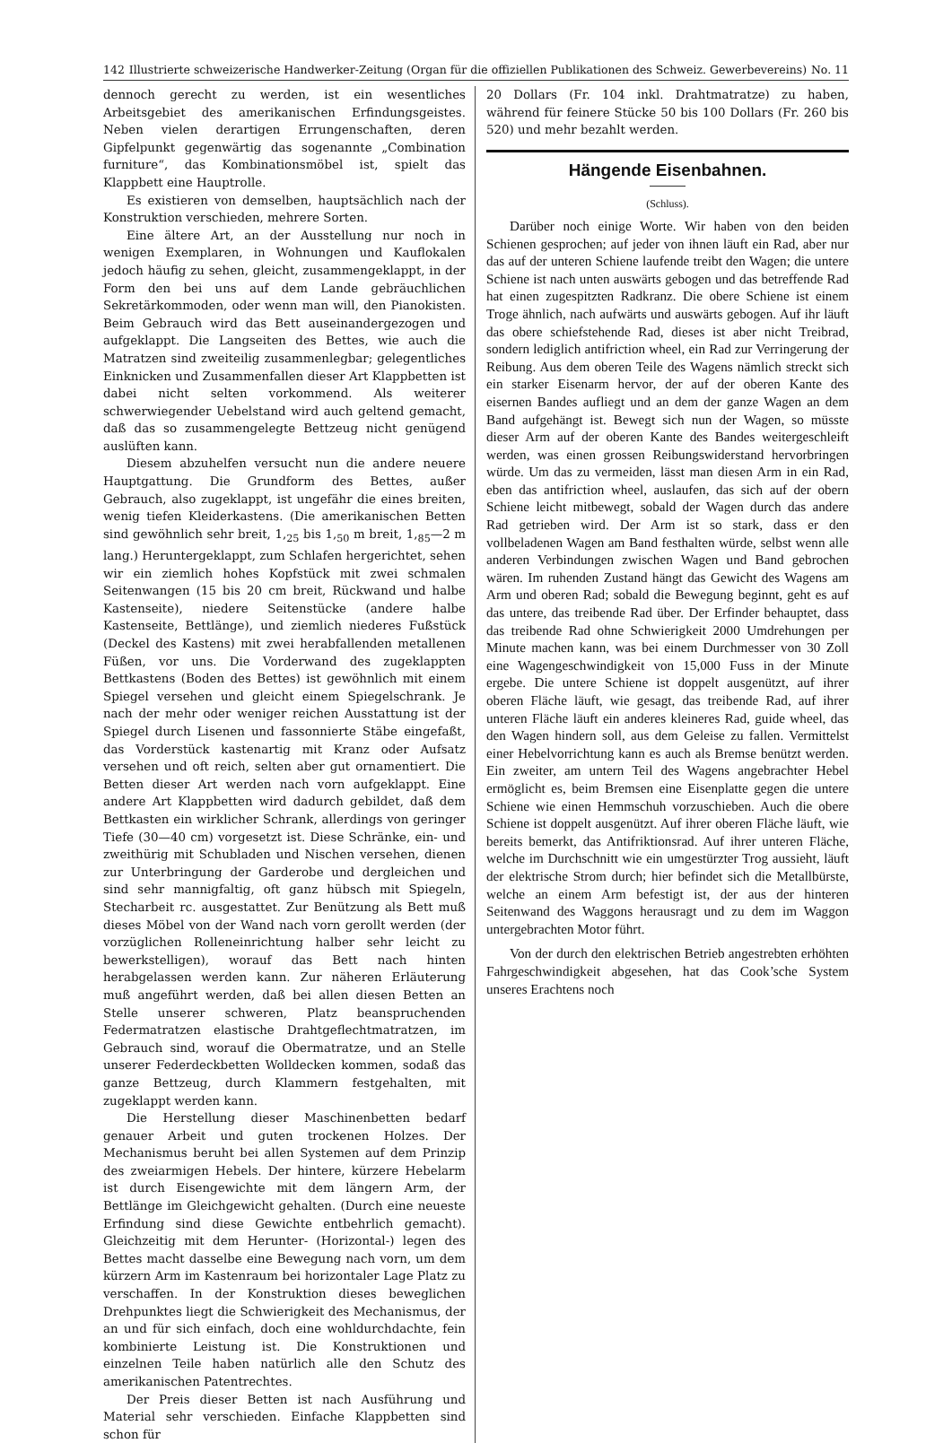142 Illustrierte schweizerische Handwerker-Zeitung (Organ für die offiziellen Publikationen des Schweiz. Gewerbevereins) No. 11
dennoch gerecht zu werden, ist ein wesentliches Arbeitsgebiet des amerikanischen Erfindungsgeistes. Neben vielen derartigen Errungenschaften, deren Gipfelpunkt gegenwärtig das sogenannte „Combination furniture“, das Kombinationsmöbel ist, spielt das Klappbett eine Hauptrolle.
Es existieren von demselben, hauptsächlich nach der Konstruktion verschieden, mehrere Sorten.
Eine ältere Art, an der Ausstellung nur noch in wenigen Exemplaren, in Wohnungen und Kauflokalen jedoch häufig zu sehen, gleicht, zusammengeklappt, in der Form den bei uns auf dem Lande gebräuchlichen Sekretärkommoden, oder wenn man will, den Pianokisten. Beim Gebrauch wird das Bett auseinandergezogen und aufgeklappt. Die Langseiten des Bettes, wie auch die Matratzen sind zweiteilig zusammenlegbar; gelegentliches Einknicken und Zusammenfallen dieser Art Klappbetten ist dabei nicht selten vorkommend. Als weiterer schwerwiegender Uebelstand wird auch geltend gemacht, daß das so zusammengelegte Bettzeug nicht genügend auslüften kann.
Diesem abzuhelfen versucht nun die andere neuere Hauptgattung. Die Grundform des Bettes, außer Gebrauch, also zugeklappt, ist ungefähr die eines breiten, wenig tiefen Kleiderkastens. (Die amerikanischen Betten sind gewöhnlich sehr breit, 1,<sub>25</sub> bis 1,<sub>50</sub> m breit, 1,<sub>85</sub>—2 m lang.) Heruntergeklappt, zum Schlafen hergerichtet, sehen wir ein ziemlich hohes Kopfstück mit zwei schmalen Seitenwangen (15 bis 20 cm breit, Rückwand und halbe Kastenseite), niedere Seitenstücke (andere halbe Kastenseite, Bettlänge), und ziemlich niederes Fußstück (Deckel des Kastens) mit zwei herabfallenden metallenen Füßen, vor uns. Die Vorderwand des zugeklappten Bettkastens (Boden des Bettes) ist gewöhnlich mit einem Spiegel versehen und gleicht einem Spiegelschrank. Je nach der mehr oder weniger reichen Ausstattung ist der Spiegel durch Lisenen und fassonnierte Stäbe eingefaßt, das Vorderstück kastenartig mit Kranz oder Aufsatz versehen und oft reich, selten aber gut ornamentiert. Die Betten dieser Art werden nach vorn aufgeklappt. Eine andere Art Klappbetten wird dadurch gebildet, daß dem Bettkasten ein wirklicher Schrank, allerdings von geringer Tiefe (30—40 cm) vorgesetzt ist. Diese Schränke, ein- und zweithürig mit Schubladen und Nischen versehen, dienen zur Unterbringung der Garderobe und dergleichen und sind sehr mannigfaltig, oft ganz hübsch mit Spiegeln, Stecharbeit rc. ausgestattet. Zur Benützung als Bett muß dieses Möbel von der Wand nach vorn gerollt werden (der vorzüglichen Rolleneinrichtung halber sehr leicht zu bewerkstelligen), worauf das Bett nach hinten herabgelassen werden kann. Zur näheren Erläuterung muß angeführt werden, daß bei allen diesen Betten an Stelle unserer schweren, Platz beanspruchenden Federmatratzen elastische Drahtgeflechtmatratzen, im Gebrauch sind, worauf die Obermatratze, und an Stelle unserer Federdeckbetten Wolldecken kommen, sodaß das ganze Bettzeug, durch Klammern festgehalten, mit zugeklappt werden kann.
Die Herstellung dieser Maschinenbetten bedarf genauer Arbeit und guten trockenen Holzes. Der Mechanismus beruht bei allen Systemen auf dem Prinzip des zweiarmigen Hebels. Der hintere, kürzere Hebelarm ist durch Eisengewichte mit dem längern Arm, der Bettlänge im Gleichgewicht gehalten. (Durch eine neueste Erfindung sind diese Gewichte entbehrlich gemacht). Gleichzeitig mit dem Herunter- (Horizontal-) legen des Bettes macht dasselbe eine Bewegung nach vorn, um dem kürzern Arm im Kastenraum bei horizontaler Lage Platz zu verschaffen. In der Konstruktion dieses beweglichen Drehpunktes liegt die Schwierigkeit des Mechanismus, der an und für sich einfach, doch eine wohldurchdachte, fein kombinierte Leistung ist. Die Konstruktionen und einzelnen Teile haben natürlich alle den Schutz des amerikanischen Patentrechtes.
Der Preis dieser Betten ist nach Ausführung und Material sehr verschieden. Einfache Klappbetten sind schon für
20 Dollars (Fr. 104 inkl. Drahtmatratze) zu haben, während für feinere Stücke 50 bis 100 Dollars (Fr. 260 bis 520) und mehr bezahlt werden.
Hängende Eisenbahnen.
(Schluss).
Darüber noch einige Worte. Wir haben von den beiden Schienen gesprochen; auf jeder von ihnen läuft ein Rad, aber nur das auf der unteren Schiene laufende treibt den Wagen; die untere Schiene ist nach unten auswärts gebogen und das betreffende Rad hat einen zugespitzten Radkranz. Die obere Schiene ist einem Troge ähnlich, nach aufwärts und auswärts gebogen. Auf ihr läuft das obere schiefstehende Rad, dieses ist aber nicht Treibrad, sondern lediglich antifriction wheel, ein Rad zur Verringerung der Reibung. Aus dem oberen Teile des Wagens nämlich streckt sich ein starker Eisenarm hervor, der auf der oberen Kante des eisernen Bandes aufliegt und an dem der ganze Wagen an dem Band aufgehängt ist. Bewegt sich nun der Wagen, so müsste dieser Arm auf der oberen Kante des Bandes weitergeschleift werden, was einen grossen Reibungswiderstand hervorbringen würde. Um das zu vermeiden, lässt man diesen Arm in ein Rad, eben das antifriction wheel, auslaufen, das sich auf der obern Schiene leicht mitbewegt, sobald der Wagen durch das andere Rad getrieben wird. Der Arm ist so stark, dass er den vollbeladenen Wagen am Band festhalten würde, selbst wenn alle anderen Verbindungen zwischen Wagen und Band gebrochen wären. Im ruhenden Zustand hängt das Gewicht des Wagens am Arm und oberen Rad; sobald die Bewegung beginnt, geht es auf das untere, das treibende Rad über. Der Erfinder behauptet, dass das treibende Rad ohne Schwierigkeit 2000 Umdrehungen per Minute machen kann, was bei einem Durchmesser von 30 Zoll eine Wagengeschwindigkeit von 15,000 Fuss in der Minute ergebe. Die untere Schiene ist doppelt ausgenützt, auf ihrer oberen Fläche läuft, wie gesagt, das treibende Rad, auf ihrer unteren Fläche läuft ein anderes kleineres Rad, guide wheel, das den Wagen hindern soll, aus dem Geleise zu fallen. Vermittelst einer Hebelvorrichtung kann es auch als Bremse benützt werden. Ein zweiter, am untern Teil des Wagens angebrachter Hebel ermöglicht es, beim Bremsen eine Eisenplatte gegen die untere Schiene wie einen Hemmschuh vorzuschieben. Auch die obere Schiene ist doppelt ausgenützt. Auf ihrer oberen Fläche läuft, wie bereits bemerkt, das Antifriktionsrad. Auf ihrer unteren Fläche, welche im Durchschnitt wie ein umgestürzter Trog aussieht, läuft der elektrische Strom durch; hier befindet sich die Metallbürste, welche an einem Arm befestigt ist, der aus der hinteren Seitenwand des Waggons herausragt und zu dem im Waggon untergebrachten Motor führt.
Von der durch den elektrischen Betrieb angestrebten erhöhten Fahrgeschwindigkeit abgesehen, hat das Cook’sche System unseres Erachtens noch